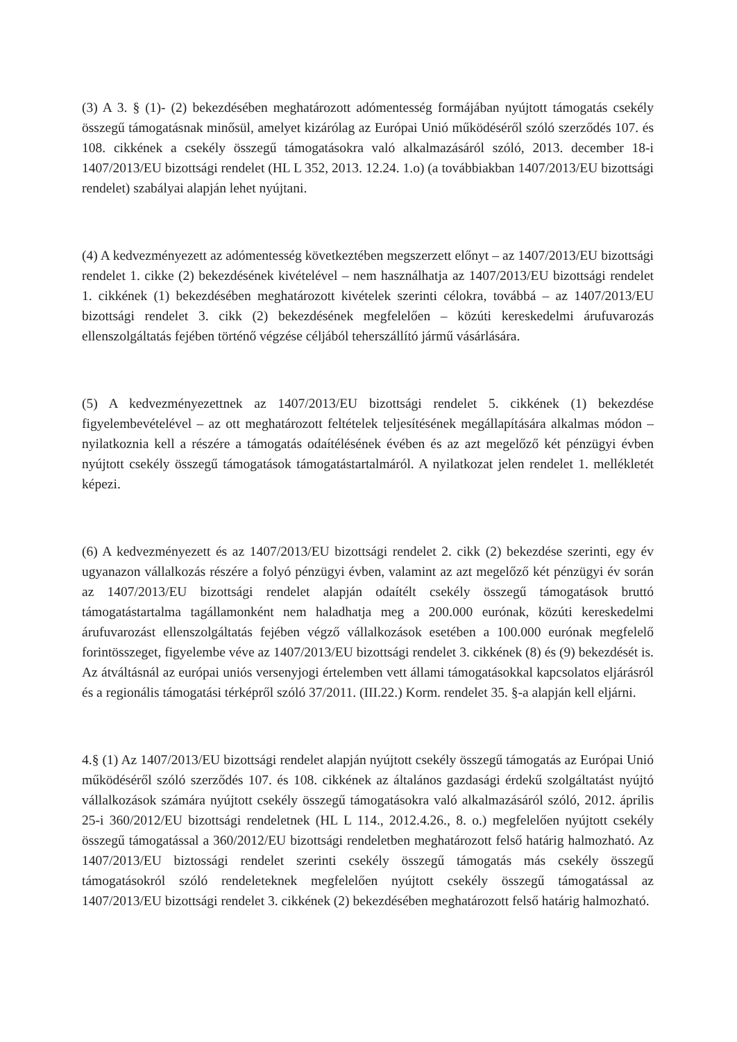(3) A 3. § (1)- (2) bekezdésében meghatározott adómentesség formájában nyújtott támogatás csekély összegű támogatásnak minősül, amelyet kizárólag az Európai Unió működéséről szóló szerződés 107. és 108. cikkének a csekély összegű támogatásokra való alkalmazásáról szóló, 2013. december 18-i 1407/2013/EU bizottsági rendelet (HL L 352, 2013. 12.24. 1.o) (a továbbiakban 1407/2013/EU bizottsági rendelet) szabályai alapján lehet nyújtani.
(4) A kedvezményezett az adómentesség következtében megszerzett előnyt – az 1407/2013/EU bizottsági rendelet 1. cikke (2) bekezdésének kivételével – nem használhatja az 1407/2013/EU bizottsági rendelet 1. cikkének (1) bekezdésében meghatározott kivételek szerinti célokra, továbbá – az 1407/2013/EU bizottsági rendelet 3. cikk (2) bekezdésének megfelelően – közúti kereskedelmi árufuvarozás ellenszolgáltatás fejében történő végzése céljából teherszállító jármű vásárlására.
(5) A kedvezményezettnek az 1407/2013/EU bizottsági rendelet 5. cikkének (1) bekezdése figyelembevételével – az ott meghatározott feltételek teljesítésének megállapítására alkalmas módon – nyilatkoznia kell a részére a támogatás odaítélésének évében és az azt megelőző két pénzügyi évben nyújtott csekély összegű támogatások támogatástartalmáról. A nyilatkozat jelen rendelet 1. mellékletét képezi.
(6) A kedvezményezett és az 1407/2013/EU bizottsági rendelet 2. cikk (2) bekezdése szerinti, egy év ugyanazon vállalkozás részére a folyó pénzügyi évben, valamint az azt megelőző két pénzügyi év során az 1407/2013/EU bizottsági rendelet alapján odaítélt csekély összegű támogatások bruttó támogatástartalma tagállamonként nem haladhatja meg a 200.000 eurónak, közúti kereskedelmi árufuvarozást ellenszolgáltatás fejében végző vállalkozások esetében a 100.000 eurónak megfelelő forintösszeget, figyelembe véve az 1407/2013/EU bizottsági rendelet 3. cikkének (8) és (9) bekezdését is. Az átváltásnál az európai uniós versenyjogi értelemben vett állami támogatásokkal kapcsolatos eljárásról és a regionális támogatási térképről szóló 37/2011. (III.22.) Korm. rendelet 35. §-a alapján kell eljárni.
4.§ (1) Az 1407/2013/EU bizottsági rendelet alapján nyújtott csekély összegű támogatás az Európai Unió működéséről szóló szerződés 107. és 108. cikkének az általános gazdasági érdekű szolgáltatást nyújtó vállalkozások számára nyújtott csekély összegű támogatásokra való alkalmazásáról szóló, 2012. április 25-i 360/2012/EU bizottsági rendeletnek (HL L 114., 2012.4.26., 8. o.) megfelelően nyújtott csekély összegű támogatással a 360/2012/EU bizottsági rendeletben meghatározott felső határig halmozható. Az 1407/2013/EU biztossági rendelet szerinti csekély összegű támogatás más csekély összegű támogatásokról szóló rendeleteknek megfelelően nyújtott csekély összegű támogatással az 1407/2013/EU bizottsági rendelet 3. cikkének (2) bekezdésében meghatározott felső határig halmozható.